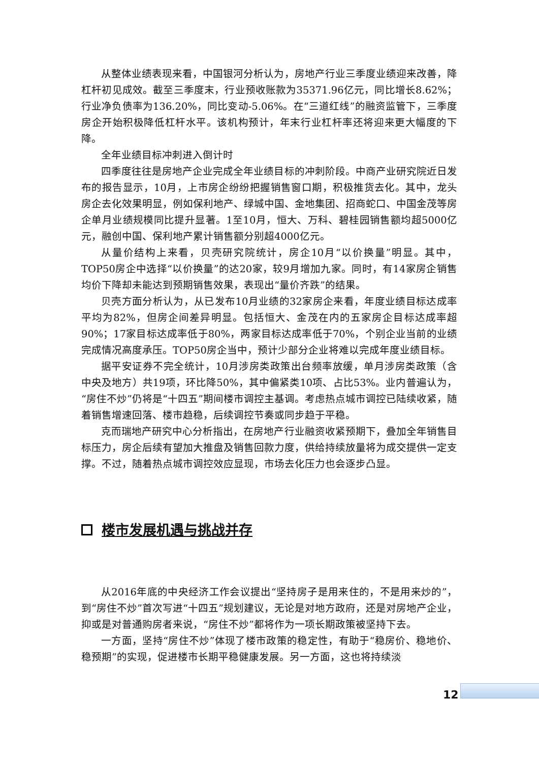从整体业绩表现来看，中国银河分析认为，房地产行业三季度业绩迎来改善，降杠杆初见成效。截至三季度末，行业预收账款为35371.96亿元，同比增长8.62%；行业净负债率为136.20%，同比变动-5.06%。在“三道红线”的融资监管下，三季度房企开始积极降低杠杆水平。该机构预计，年末行业杠杆率还将迎来更大幅度的下降。
全年业绩目标冲刺进入倒计时
四季度往往是房地产企业完成全年业绩目标的冲刺阶段。中商产业研究院近日发布的报告显示，10月，上市房企纷纷把握销售窗口期，积极推货去化。其中，龙头房企去化效果明显，例如保利地产、绿城中国、金地集团、招商蛇口、中国金茂等房企单月业绩规模同比提升显著。1至10月，恒大、万科、碧桂园销售额均超5000亿元，融创中国、保利地产累计销售额分别超4000亿元。
从量价结构上来看，贝壳研究院统计，房企10月“以价换量”明显。其中，TOP50房企中选择“以价换量”的达20家，较9月增加九家。同时，有14家房企销售均价下降却未能达到预期销售效果，表现出“量价齐跌”的结果。
贝壳方面分析认为，从已发布10月业绩的32家房企来看，年度业绩目标达成率平均为82%，但房企间差异明显。包括恒大、金茂在内的五家房企目标达成率超90%；17家目标达成率低于80%，两家目标达成率低于70%，个别企业当前的业绩完成情况高度承压。TOP50房企当中，预计少部分企业将难以完成年度业绩目标。
据平安证券不完全统计，10月涉房类政策出台频率放缓，单月涉房类政策（含中央及地方）共19项，环比降50%，其中偏紧类10项、占比53%。业内普遍认为，“房住不炒”仍将是“十四五”期间楼市调控主基调。考虑热点城市调控已陆续收紧，随着销售增速回落、楼市趋稳，后续调控节奏或同步趋于平稳。
克而瑞地产研究中心分析指出，在房地产行业融资收紧预期下，叠加全年销售目标压力，房企后续有望加大推盘及销售回款力度，供给持续放量将为成交提供一定支撑。不过，随着热点城市调控效应显现，市场去化压力也会逐步凸显。
楼市发展机遇与挑战并存
从2016年底的中央经济工作会议提出“坚持房子是用来住的，不是用来炒的”，到“房住不炒”首次写进“十四五”规划建议，无论是对地方政府，还是对房地产企业，抑或是对普通购房者来说，“房住不炒”都将作为一项长期政策被坚持下去。
一方面，坚持“房住不炒”体现了楼市政策的稳定性，有助于“稳房价、稳地价、稳预期”的实现，促进楼市长期平稳健康发展。另一方面，这也将持续淡
12